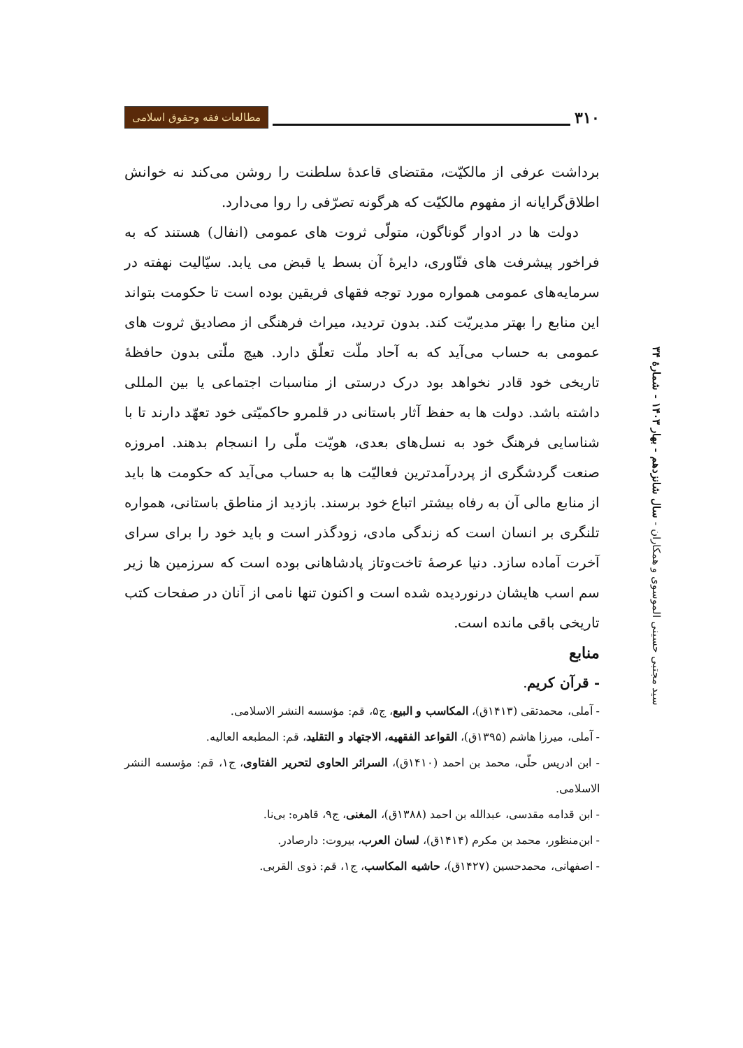۳۱۰ مطالعات فقه وحقوق اسلامی
سید مجتبی حسینی الموسوی و همکاران - سال شانزدهم - بهار ۱۴۰۳ - شمارهٔ ۳۴
برداشت عرفی از مالکیّت، مقتضای قاعدهٔ سلطنت را روشن می‌کند نه خوانش اطلاق‌گرایانه از مفهوم مالکیّت که هرگونه تصرّفی را روا می‌دارد.
دولت ها در ادوار گوناگون، متولّی ثروت های عمومی (انفال) هستند که به فراخور پیشرفت های فنّاوری، دایرهٔ آن بسط یا قبض می یابد. سیّالیت نهفته در سرمایه‌های عمومی همواره مورد توجه فقهای فریقین بوده است تا حکومت بتواند این منابع را بهتر مدیریّت کند. بدون تردید، میراث فرهنگی از مصادیق ثروت های عمومی به حساب می‌آید که به آحاد ملّت تعلّق دارد. هیچ ملّتی بدون حافظهٔ تاریخی خود قادر نخواهد بود درک درستی از مناسبات اجتماعی یا بین المللی داشته باشد. دولت ها به حفظ آثار باستانی در قلمرو حاکمیّتی خود تعهّد دارند تا با شناسایی فرهنگ خود به نسل‌های بعدی، هویّت ملّی را انسجام بدهند. امروزه صنعت گردشگری از پردرآمدترین فعالیّت ها به حساب می‌آید که حکومت ها باید از منابع مالی آن به رفاه بیشتر اتباع خود برسند. بازدید از مناطق باستانی، همواره تلنگری بر انسان است که زندگی مادی، زودگذر است و باید خود را برای سرای آخرت آماده سازد. دنیا عرصهٔ تاخت‌وتاز پادشاهانی بوده است که سرزمین ها زیر سم اسب هایشان درنوردیده شده است و اکنون تنها نامی از آنان در صفحات کتب تاریخی باقی مانده است.
منابع
- قرآن کریم.
- آملی، محمدتقی (۱۴۱۳ق)، المکاسب و البیع، ج۵، قم: مؤسسه النشر الاسلامی.
- آملی، میرزا هاشم (۱۳۹۵ق)، القواعد الفقهیه، الاجتهاد و التقلید، قم: المطبعه العالیه.
- ابن ادریس حلّی، محمد بن احمد (۱۴۱۰ق)، السرائر الحاوی لتحریر الفتاوی، ج۱، قم: مؤسسه النشر الاسلامی.
- ابن قدامه مقدسی، عبدالله بن احمد (۱۳۸۸ق)، المغنی، ج۹، قاهره: بی‌نا.
- ابن‌منظور، محمد بن مکرم (۱۴۱۴ق)، لسان العرب، بیروت: دارصادر.
- اصفهانی، محمدحسین (۱۴۲۷ق)، حاشیه المکاسب، ج۱، قم: ذوی القربی.